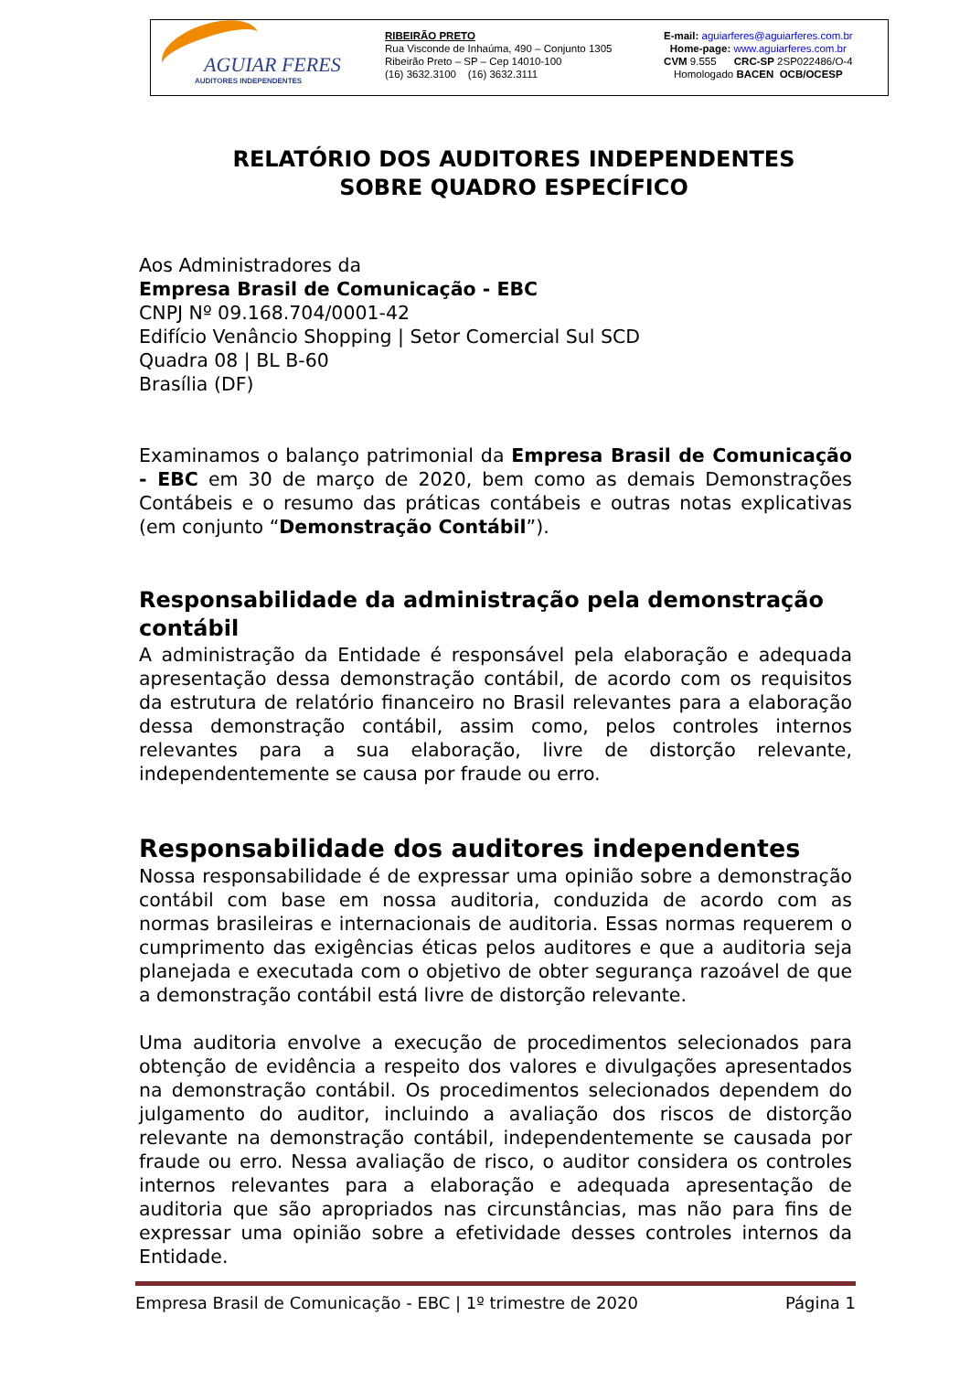AGUIAR FERES
AUDITORES INDEPENDENTES
RIBEIRÃO PRETO
Rua Visconde de Inhaúma, 490 – Conjunto 1305
Ribeirão Preto – SP – Cep 14010-100
(16) 3632.3100 (16) 3632.3111
E-mail: aguiarferes@aguiarferes.com.br
Home-page: www.aguiarferes.com.br
CVM 9.555 CRC-SP 2SP022486/O-4
Homologado BACEN OCB/OCESP
RELATÓRIO DOS AUDITORES INDEPENDENTES
SOBRE QUADRO ESPECÍFICO
Aos Administradores da
Empresa Brasil de Comunicação - EBC
CNPJ Nº 09.168.704/0001-42
Edifício Venâncio Shopping | Setor Comercial Sul SCD
Quadra 08 | BL B-60
Brasília (DF)
Examinamos o balanço patrimonial da Empresa Brasil de Comunicação - EBC em 30 de março de 2020, bem como as demais Demonstrações Contábeis e o resumo das práticas contábeis e outras notas explicativas (em conjunto “Demonstração Contábil”).
Responsabilidade da administração pela demonstração contábil
A administração da Entidade é responsável pela elaboração e adequada apresentação dessa demonstração contábil, de acordo com os requisitos da estrutura de relatório financeiro no Brasil relevantes para a elaboração dessa demonstração contábil, assim como, pelos controles internos relevantes para a sua elaboração, livre de distorção relevante, independentemente se causa por fraude ou erro.
Responsabilidade dos auditores independentes
Nossa responsabilidade é de expressar uma opinião sobre a demonstração contábil com base em nossa auditoria, conduzida de acordo com as normas brasileiras e internacionais de auditoria. Essas normas requerem o cumprimento das exigências éticas pelos auditores e que a auditoria seja planejada e executada com o objetivo de obter segurança razoável de que a demonstração contábil está livre de distorção relevante.
Uma auditoria envolve a execução de procedimentos selecionados para obtenção de evidência a respeito dos valores e divulgações apresentados na demonstração contábil. Os procedimentos selecionados dependem do julgamento do auditor, incluindo a avaliação dos riscos de distorção relevante na demonstração contábil, independentemente se causada por fraude ou erro. Nessa avaliação de risco, o auditor considera os controles internos relevantes para a elaboração e adequada apresentação de auditoria que são apropriados nas circunstâncias, mas não para fins de expressar uma opinião sobre a efetividade desses controles internos da Entidade.
Empresa Brasil de Comunicação - EBC | 1º trimestre de 2020 Página 1